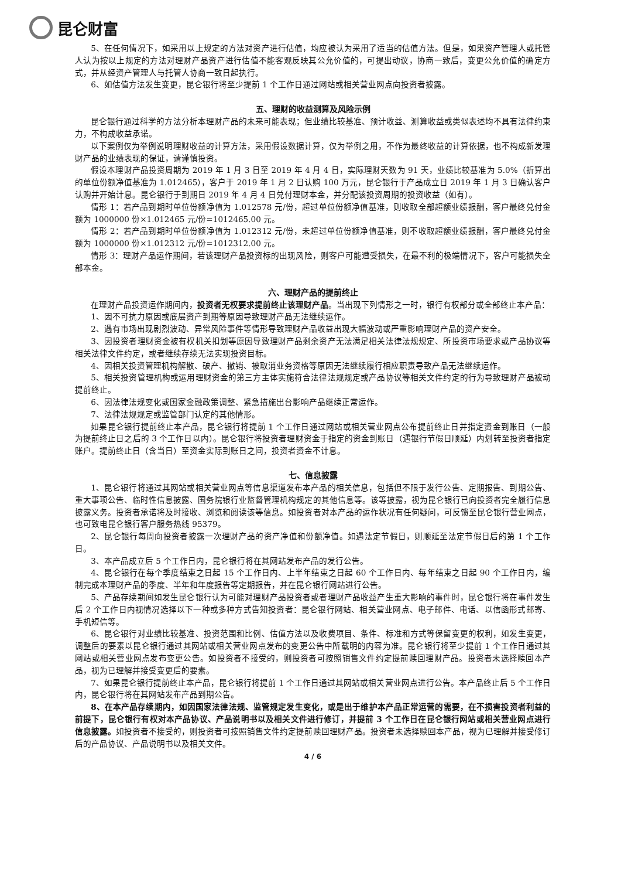昆仑财富
5、在任何情况下，如采用以上规定的方法对资产进行估值，均应被认为采用了适当的估值方法。但是，如果资产管理人或托管人认为按以上规定的方法对理财产品资产进行估值不能客观反映其公允价值的，可提出动议，协商一致后，变更公允价值的确定方式，并从经资产管理人与托管人协商一致日起执行。
6、如估值方法发生变更，昆仑银行将至少提前 1 个工作日通过网站或相关营业网点向投资者披露。
五、理财的收益测算及风险示例
昆仑银行通过科学的方法分析本理财产品的未来可能表现；但业绩比较基准、预计收益、测算收益或类似表述均不具有法律约束力，不构成收益承诺。
以下案例仅为举例说明理财收益的计算方法，采用假设数据计算，仅为举例之用，不作为最终收益的计算依据，也不构成新发理财产品的业绩表现的保证，请谨慎投资。
假设本理财产品投资周期为 2019 年 1 月 3 日至 2019 年 4 月 4 日，实际理财天数为 91 天，业绩比较基准为 5.0%（折算出的单位份额净值基准为 1.012465），客户于 2019 年 1 月 2 日认购 100 万元，昆仑银行于产品成立日 2019 年 1 月 3 日确认客户认购并开始计息。昆仑银行于到期日 2019 年 4 月 4 日兑付理财本金，并分配该投资周期的投资收益（如有）。
情形 1：若产品到期时单位份额净值为 1.012578 元/份，超过单位份额净值基准，则收取全部超额业绩报酬，客户最终兑付金额为 1000000 份×1.012465 元/份=1012465.00 元。
情形 2：若产品到期时单位份额净值为 1.012312 元/份，未超过单位份额净值基准，则不收取超额业绩报酬，客户最终兑付金额为 1000000 份×1.012312 元/份=1012312.00 元。
情形 3：理财产品运作期间，若该理财产品投资标的出现风险，则客户可能遭受损失，在最不利的极端情况下，客户可能损失全部本金。
六、理财产品的提前终止
在理财产品投资运作期间内，投资者无权要求提前终止该理财产品。当出现下列情形之一时，银行有权部分或全部终止本产品：
1、因不可抗力原因或底层资产到期等原因导致理财产品无法继续运作。
2、遇有市场出现剧烈波动、异常风险事件等情形导致理财产品收益出现大幅波动或严重影响理财产品的资产安全。
3、因投资者理财资金被有权机关扣划等原因导致理财产品剩余资产无法满足相关法律法规规定、所投资市场要求或产品协议等相关法律文件约定，或者继续存续无法实现投资目标。
4、因相关投资管理机构解散、破产、撤销、被取消业务资格等原因无法继续履行相应职责导致产品无法继续运作。
5、相关投资管理机构或运用理财资金的第三方主体实施符合法律法规规定或产品协议等相关文件约定的行为导致理财产品被动提前终止。
6、因法律法规变化或国家金融政策调整、紧急措施出台影响产品继续正常运作。
7、法律法规规定或监管部门认定的其他情形。
如果昆仑银行提前终止本产品，昆仑银行将提前 1 个工作日通过网站或相关营业网点公布提前终止日并指定资金到账日（一般为提前终止日之后的 3 个工作日以内）。昆仑银行将投资者理财资金于指定的资金到账日（遇银行节假日顺延）内划转至投资者指定账户。提前终止日（含当日）至资金实际到账日之间，投资者资金不计息。
七、信息披露
1、昆仑银行将通过其网站或相关营业网点等信息渠道发布本产品的相关信息，包括但不限于发行公告、定期报告、到期公告、重大事项公告、临时性信息披露、国务院银行业监督管理机构规定的其他信息等。该等披露，视为昆仑银行已向投资者完全履行信息披露义务。投资者承诺将及时接收、浏览和阅读该等信息。如投资者对本产品的运作状况有任何疑问，可反馈至昆仑银行营业网点，也可致电昆仑银行客户服务热线 95379。
2、昆仑银行每周向投资者披露一次理财产品的资产净值和份额净值。如遇法定节假日，则顺延至法定节假日后的第 1 个工作日。
3、本产品成立后 5 个工作日内，昆仑银行将在其网站发布产品的发行公告。
4、昆仑银行在每个季度结束之日起 15 个工作日内、上半年结束之日起 60 个工作日内、每年结束之日起 90 个工作日内，编制完成本理财产品的季度、半年和年度报告等定期报告，并在昆仑银行网站进行公告。
5、产品存续期间如发生昆仑银行认为可能对理财产品投资者或者理财产品收益产生重大影响的事件时，昆仑银行将在事件发生后 2 个工作日内视情况选择以下一种或多种方式告知投资者：昆仑银行网站、相关营业网点、电子邮件、电话、以信函形式邮寄、手机短信等。
6、昆仑银行对业绩比较基准、投资范围和比例、估值方法以及收费项目、条件、标准和方式等保留变更的权利，如发生变更，调整后的要素以昆仑银行通过其网站或相关营业网点发布的变更公告中所载明的内容为准。昆仑银行将至少提前 1 个工作日通过其网站或相关营业网点发布变更公告。如投资者不接受的，则投资者可按照销售文件约定提前赎回理财产品。投资者未选择赎回本产品，视为已理解并接受变更后的要素。
7、如果昆仑银行提前终止本产品，昆仑银行将提前 1 个工作日通过其网站或相关营业网点进行公告。本产品终止后 5 个工作日内，昆仑银行将在其网站发布产品到期公告。
8、在本产品存续期内，如因国家法律法规、监管规定发生变化，或是出于维护本产品正常运营的需要，在不损害投资者利益的前提下，昆仑银行有权对本产品协议、产品说明书以及相关文件进行修订，并提前 3 个工作日在昆仑银行网站或相关营业网点进行信息披露。如投资者不接受的，则投资者可按照销售文件约定提前赎回理财产品。投资者未选择赎回本产品，视为已理解并接受修订后的产品协议、产品说明书以及相关文件。
4 / 6